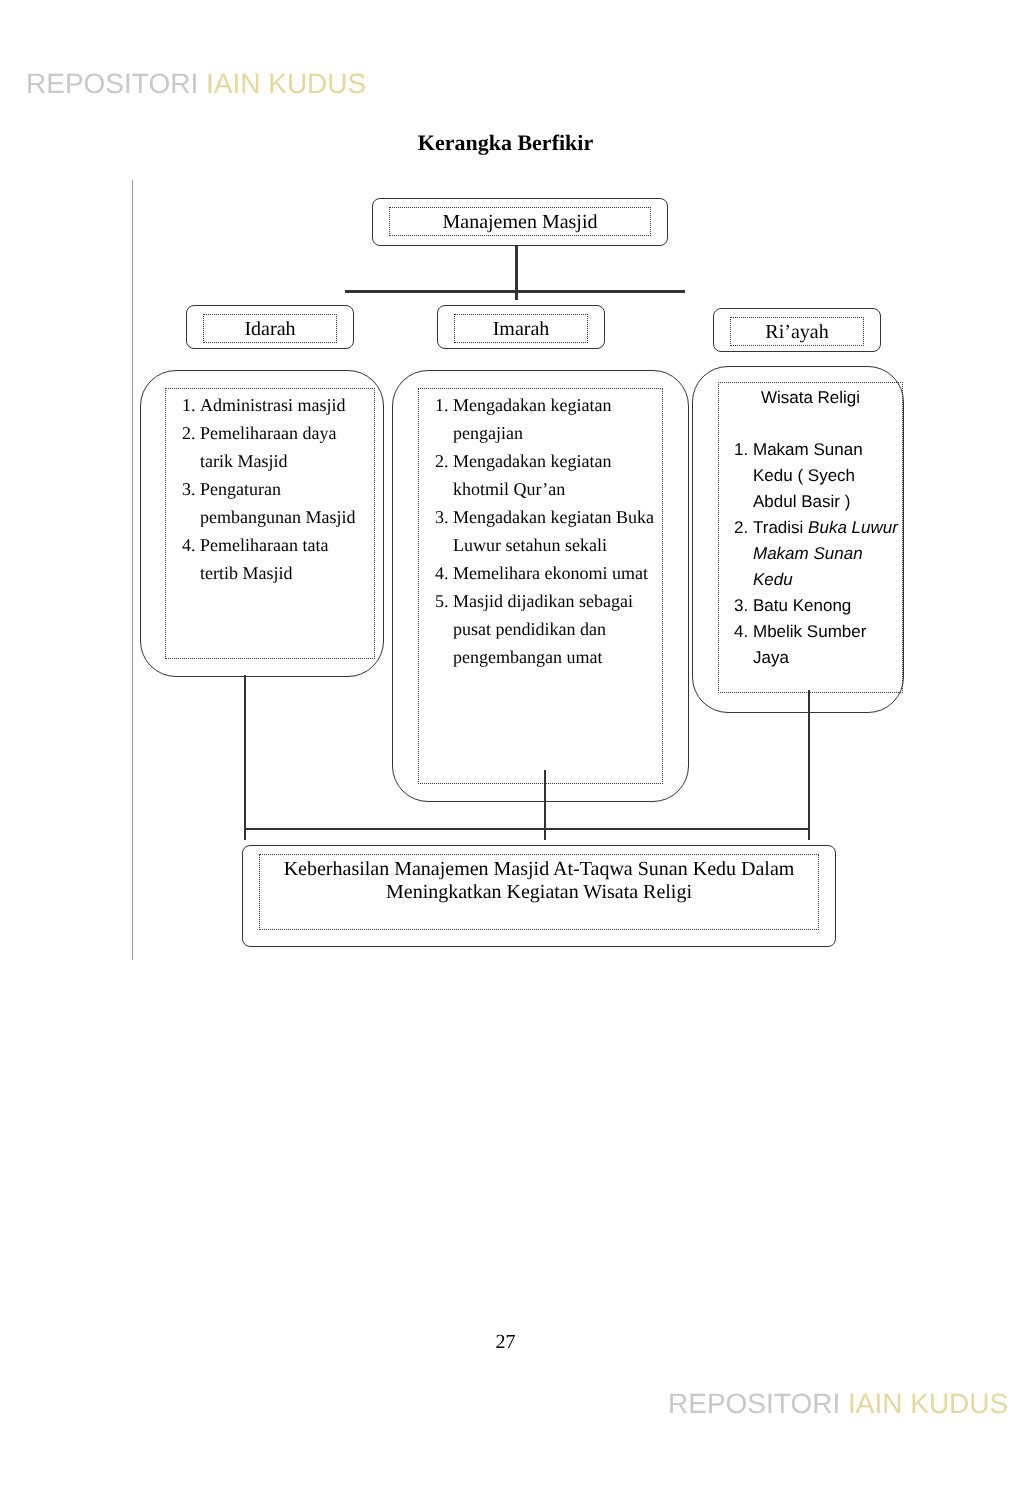REPOSITORI IAIN KUDUS
Kerangka Berfikir
Manajemen Masjid
Idarah Imarah Ri’ayah
1. Administrasi masjid
2. Pemeliharaan daya tarik Masjid
3. Pengaturan pembangunan Masjid
4. Pemeliharaan tata tertib Masjid
1. Mengadakan kegiatan pengajian
2. Mengadakan kegiatan khotmil Qur’an
3. Mengadakan kegiatan Buka Luwur setahun sekali
4. Memelihara ekonomi umat
5. Masjid dijadikan sebagai pusat pendidikan dan pengembangan umat
Wisata Religi
1. Makam Sunan Kedu ( Syech Abdul Basir )
2. Tradisi Buka Luwur Makam Sunan Kedu
3. Batu Kenong
4. Mbelik Sumber Jaya
Keberhasilan Manajemen Masjid At-Taqwa Sunan Kedu Dalam Meningkatkan Kegiatan Wisata Religi
27
REPOSITORI IAIN KUDUS